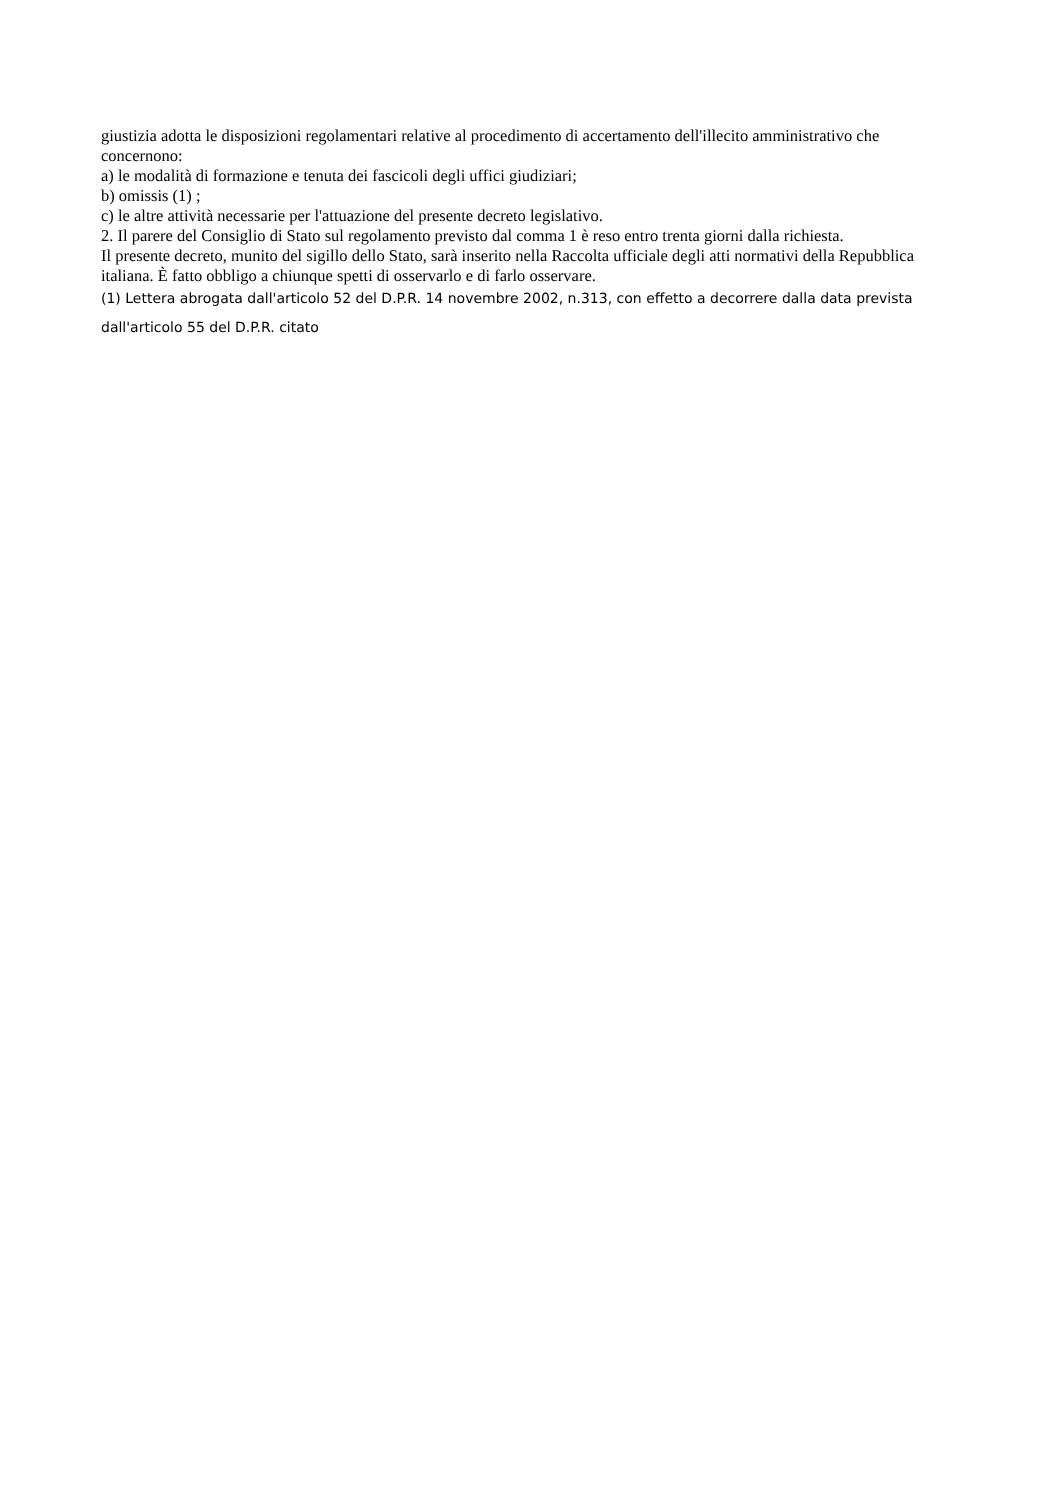giustizia adotta le disposizioni regolamentari relative al procedimento di accertamento dell'illecito amministrativo che concernono:
a) le modalità di formazione e tenuta dei fascicoli degli uffici giudiziari;
b) omissis (1) ;
c) le altre attività necessarie per l'attuazione del presente decreto legislativo.
2. Il parere del Consiglio di Stato sul regolamento previsto dal comma 1 è reso entro trenta giorni dalla richiesta.
Il presente decreto, munito del sigillo dello Stato, sarà inserito nella Raccolta ufficiale degli atti normativi della Repubblica italiana. È fatto obbligo a chiunque spetti di osservarlo e di farlo osservare.
(1) Lettera abrogata dall'articolo 52 del D.P.R. 14 novembre 2002, n.313, con effetto a decorrere dalla data prevista dall'articolo 55 del D.P.R. citato